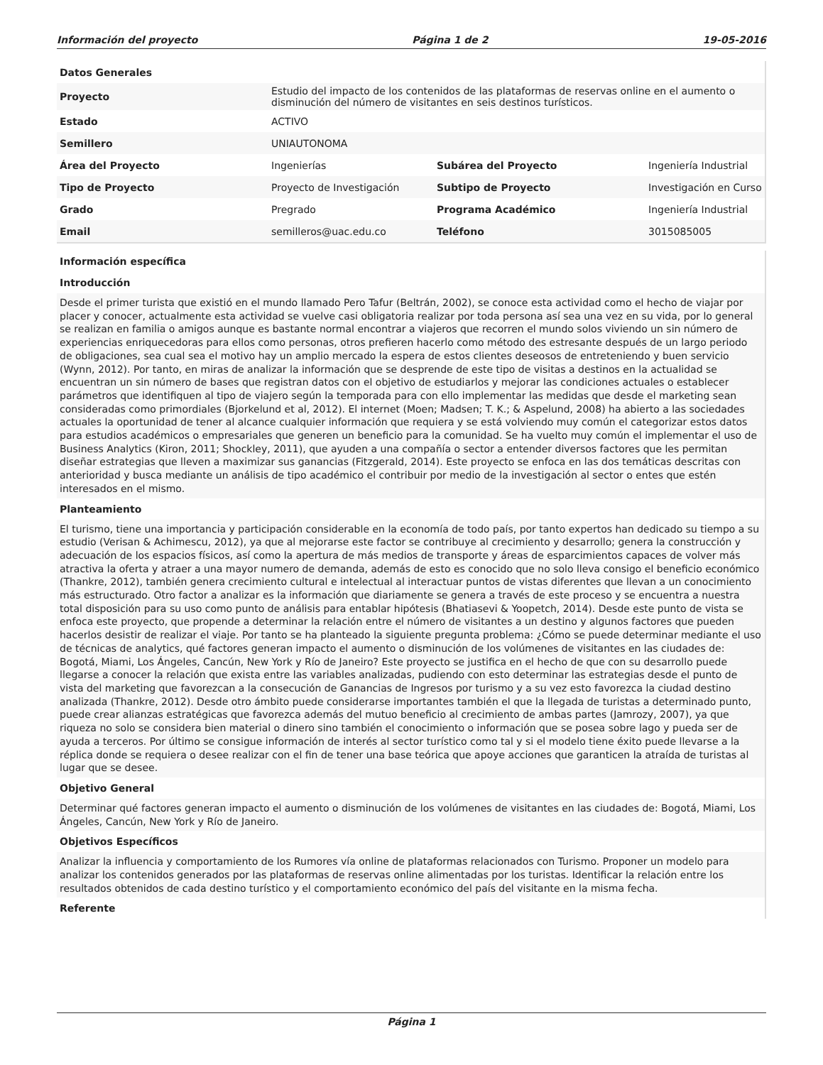Información del proyecto Página 1 de 2 19-05-2016
| Datos Generales | | | |
| Proyecto | Estudio del impacto de los contenidos de las plataformas de reservas online en el aumento o disminución del número de visitantes en seis destinos turísticos. | | |
| Estado | ACTIVO | | |
| Semillero | UNIAUTONOMA | | |
| Área del Proyecto | Ingenierías | Subárea del Proyecto | Ingeniería Industrial |
| Tipo de Proyecto | Proyecto de Investigación | Subtipo de Proyecto | Investigación en Curso |
| Grado | Pregrado | Programa Académico | Ingeniería Industrial |
| Email | semilleros@uac.edu.co | Teléfono | 3015085005 |
Información específica
Introducción
Desde el primer turista que existió en el mundo llamado Pero Tafur (Beltrán, 2002), se conoce esta actividad como el hecho de viajar por placer y conocer, actualmente esta actividad se vuelve casi obligatoria realizar por toda persona así sea una vez en su vida, por lo general se realizan en familia o amigos aunque es bastante normal encontrar a viajeros que recorren el mundo solos viviendo un sin número de experiencias enriquecedoras para ellos como personas, otros prefieren hacerlo como método des estresante después de un largo periodo de obligaciones, sea cual sea el motivo hay un amplio mercado la espera de estos clientes deseosos de entreteniendo y buen servicio (Wynn, 2012). Por tanto, en miras de analizar la información que se desprende de este tipo de visitas a destinos en la actualidad se encuentran un sin número de bases que registran datos con el objetivo de estudiarlos y mejorar las condiciones actuales o establecer parámetros que identifiquen al tipo de viajero según la temporada para con ello implementar las medidas que desde el marketing sean consideradas como primordiales (Bjorkelund et al, 2012). El internet (Moen; Madsen; T. K.; & Aspelund, 2008) ha abierto a las sociedades actuales la oportunidad de tener al alcance cualquier información que requiera y se está volviendo muy común el categorizar estos datos para estudios académicos o empresariales que generen un beneficio para la comunidad. Se ha vuelto muy común el implementar el uso de Business Analytics (Kiron, 2011; Shockley, 2011), que ayuden a una compañía o sector a entender diversos factores que les permitan diseñar estrategias que lleven a maximizar sus ganancias (Fitzgerald, 2014). Este proyecto se enfoca en las dos temáticas descritas con anterioridad y busca mediante un análisis de tipo académico el contribuir por medio de la investigación al sector o entes que estén interesados en el mismo.
Planteamiento
El turismo, tiene una importancia y participación considerable en la economía de todo país, por tanto expertos han dedicado su tiempo a su estudio (Verisan & Achimescu, 2012), ya que al mejorarse este factor se contribuye al crecimiento y desarrollo; genera la construcción y adecuación de los espacios físicos, así como la apertura de más medios de transporte y áreas de esparcimientos capaces de volver más atractiva la oferta y atraer a una mayor numero de demanda, además de esto es conocido que no solo lleva consigo el beneficio económico (Thankre, 2012), también genera crecimiento cultural e intelectual al interactuar puntos de vistas diferentes que llevan a un conocimiento más estructurado. Otro factor a analizar es la información que diariamente se genera a través de este proceso y se encuentra a nuestra total disposición para su uso como punto de análisis para entablar hipótesis (Bhatiasevi & Yoopetch, 2014). Desde este punto de vista se enfoca este proyecto, que propende a determinar la relación entre el número de visitantes a un destino y algunos factores que pueden hacerlos desistir de realizar el viaje. Por tanto se ha planteado la siguiente pregunta problema: ¿Cómo se puede determinar mediante el uso de técnicas de analytics, qué factores generan impacto el aumento o disminución de los volúmenes de visitantes en las ciudades de: Bogotá, Miami, Los Ángeles, Cancún, New York y Río de Janeiro? Este proyecto se justifica en el hecho de que con su desarrollo puede llegarse a conocer la relación que exista entre las variables analizadas, pudiendo con esto determinar las estrategias desde el punto de vista del marketing que favorezcan a la consecución de Ganancias de Ingresos por turismo y a su vez esto favorezca la ciudad destino analizada (Thankre, 2012). Desde otro ámbito puede considerarse importantes también el que la llegada de turistas a determinado punto, puede crear alianzas estratégicas que favorezca además del mutuo beneficio al crecimiento de ambas partes (Jamrozy, 2007), ya que riqueza no solo se considera bien material o dinero sino también el conocimiento o información que se posea sobre lago y pueda ser de ayuda a terceros. Por último se consigue información de interés al sector turístico como tal y si el modelo tiene éxito puede llevarse a la réplica donde se requiera o desee realizar con el fin de tener una base teórica que apoye acciones que garanticen la atraída de turistas al lugar que se desee.
Objetivo General
Determinar qué factores generan impacto el aumento o disminución de los volúmenes de visitantes en las ciudades de: Bogotá, Miami, Los Ángeles, Cancún, New York y Río de Janeiro.
Objetivos Específicos
Analizar la influencia y comportamiento de los Rumores vía online de plataformas relacionados con Turismo. Proponer un modelo para analizar los contenidos generados por las plataformas de reservas online alimentadas por los turistas. Identificar la relación entre los resultados obtenidos de cada destino turístico y el comportamiento económico del país del visitante en la misma fecha.
Referente
Página 1